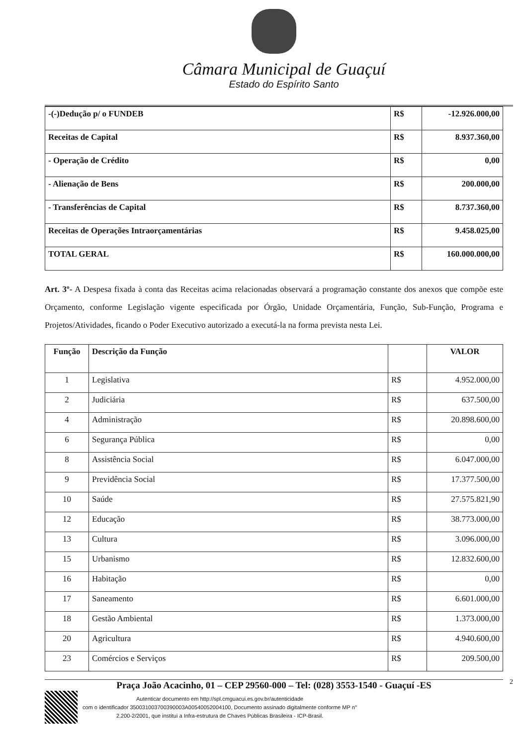Câmara Municipal de Guaçuí
Estado do Espírito Santo
| -(-)Dedução p/ o FUNDEB | R$ | -12.926.000,00 |
| Receitas de Capital | R$ | 8.937.360,00 |
| - Operação de Crédito | R$ | 0,00 |
| - Alienação de Bens | R$ | 200.000,00 |
| - Transferências de Capital | R$ | 8.737.360,00 |
| Receitas de Operações Intraorçamentárias | R$ | 9.458.025,00 |
| TOTAL GERAL | R$ | 160.000.000,00 |
Art. 3º- A Despesa fixada à conta das Receitas acima relacionadas observará a programação constante dos anexos que compõe este Orçamento, conforme Legislação vigente especificada por Órgão, Unidade Orçamentária, Função, Sub-Função, Programa e Projetos/Atividades, ficando o Poder Executivo autorizado a executá-la na forma prevista nesta Lei.
| Função | Descrição da Função | | VALOR |
| --- | --- | --- | --- |
| 1 | Legislativa | R$ | 4.952.000,00 |
| 2 | Judiciária | R$ | 637.500,00 |
| 4 | Administração | R$ | 20.898.600,00 |
| 6 | Segurança Pública | R$ | 0,00 |
| 8 | Assistência Social | R$ | 6.047.000,00 |
| 9 | Previdência Social | R$ | 17.377.500,00 |
| 10 | Saúde | R$ | 27.575.821,90 |
| 12 | Educação | R$ | 38.773.000,00 |
| 13 | Cultura | R$ | 3.096.000,00 |
| 15 | Urbanismo | R$ | 12.832.600,00 |
| 16 | Habitação | R$ | 0,00 |
| 17 | Saneamento | R$ | 6.601.000,00 |
| 18 | Gestão Ambiental | R$ | 1.373.000,00 |
| 20 | Agricultura | R$ | 4.940.600,00 |
| 23 | Comércios e Serviços | R$ | 209.500,00 |
Praça João Acacinho, 01 – CEP 29560-000 – Tel: (028) 3553-1540 - Guaçuí -ES 2
Autenticar documento em http://spl.cmguacui.es.gov.br/autenticidade
com o identificador 350031003700390003A00540052004100, Documento assinado digitalmente conforme MP n°
2.200-2/2001, que institui a Infra-estrutura de Chaves Públicas Brasileira - ICP-Brasil.